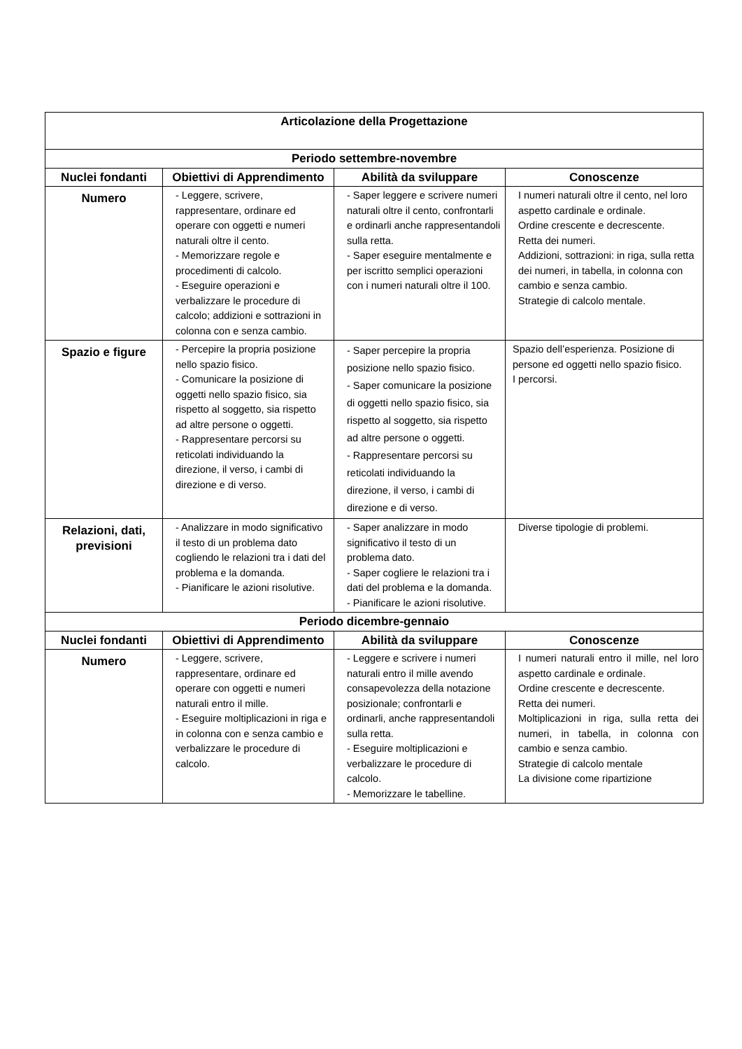| Articolazione della Progettazione | | | |
| --- | --- | --- | --- |
| Periodo settembre-novembre | | | |
| Nuclei fondanti | Obiettivi di Apprendimento | Abilità da sviluppare | Conoscenze |
| Numero | - Leggere, scrivere, rappresentare, ordinare ed operare con oggetti e numeri naturali oltre il cento. - Memorizzare regole e procedimenti di calcolo. - Eseguire operazioni e verbalizzare le procedure di calcolo; addizioni e sottrazioni in colonna con e senza cambio. | - Saper leggere e scrivere numeri naturali oltre il cento, confrontarli e ordinarli anche rappresentandoli sulla retta. - Saper eseguire mentalmente e per iscritto semplici operazioni con i numeri naturali oltre il 100. | I numeri naturali oltre il cento, nel loro aspetto cardinale e ordinale. Ordine crescente e decrescente. Retta dei numeri. Addizioni, sottrazioni: in riga, sulla retta dei numeri, in tabella, in colonna con cambio e senza cambio. Strategie di calcolo mentale. |
| Spazio e figure | - Percepire la propria posizione nello spazio fisico. - Comunicare la posizione di oggetti nello spazio fisico, sia rispetto al soggetto, sia rispetto ad altre persone o oggetti. - Rappresentare percorsi su reticolati individuando la direzione, il verso, i cambi di direzione e di verso. | - Saper percepire la propria posizione nello spazio fisico. - Saper comunicare la posizione di oggetti nello spazio fisico, sia rispetto al soggetto, sia rispetto ad altre persone o oggetti. - Rappresentare percorsi su reticolati individuando la direzione, il verso, i cambi di direzione e di verso. | Spazio dell’esperienza. Posizione di persone ed oggetti nello spazio fisico. I percorsi. |
| Relazioni, dati, previsioni | - Analizzare in modo significativo il testo di un problema dato cogliendo le relazioni tra i dati del problema e la domanda. - Pianificare le azioni risolutive. | - Saper analizzare in modo significativo il testo di un problema dato. - Saper cogliere le relazioni tra i dati del problema e la domanda. - Pianificare le azioni risolutive. | Diverse tipologie di problemi. |
| Periodo dicembre-gennaio | | | |
| Nuclei fondanti | Obiettivi di Apprendimento | Abilità da sviluppare | Conoscenze |
| Numero | - Leggere, scrivere, rappresentare, ordinare ed operare con oggetti e numeri naturali entro il mille. - Eseguire moltiplicazioni in riga e in colonna con e senza cambio e verbalizzare le procedure di calcolo. | - Leggere e scrivere i numeri naturali entro il mille avendo consapevolezza della notazione posizionale; confrontarli e ordinarli, anche rappresentandoli sulla retta. - Eseguire moltiplicazioni e verbalizzare le procedure di calcolo. - Memorizzare le tabelline. | I numeri naturali entro il mille, nel loro aspetto cardinale e ordinale. Ordine crescente e decrescente. Retta dei numeri. Moltiplicazioni in riga, sulla retta dei numeri, in tabella, in colonna con cambio e senza cambio. Strategie di calcolo mentale La divisione come ripartizione |